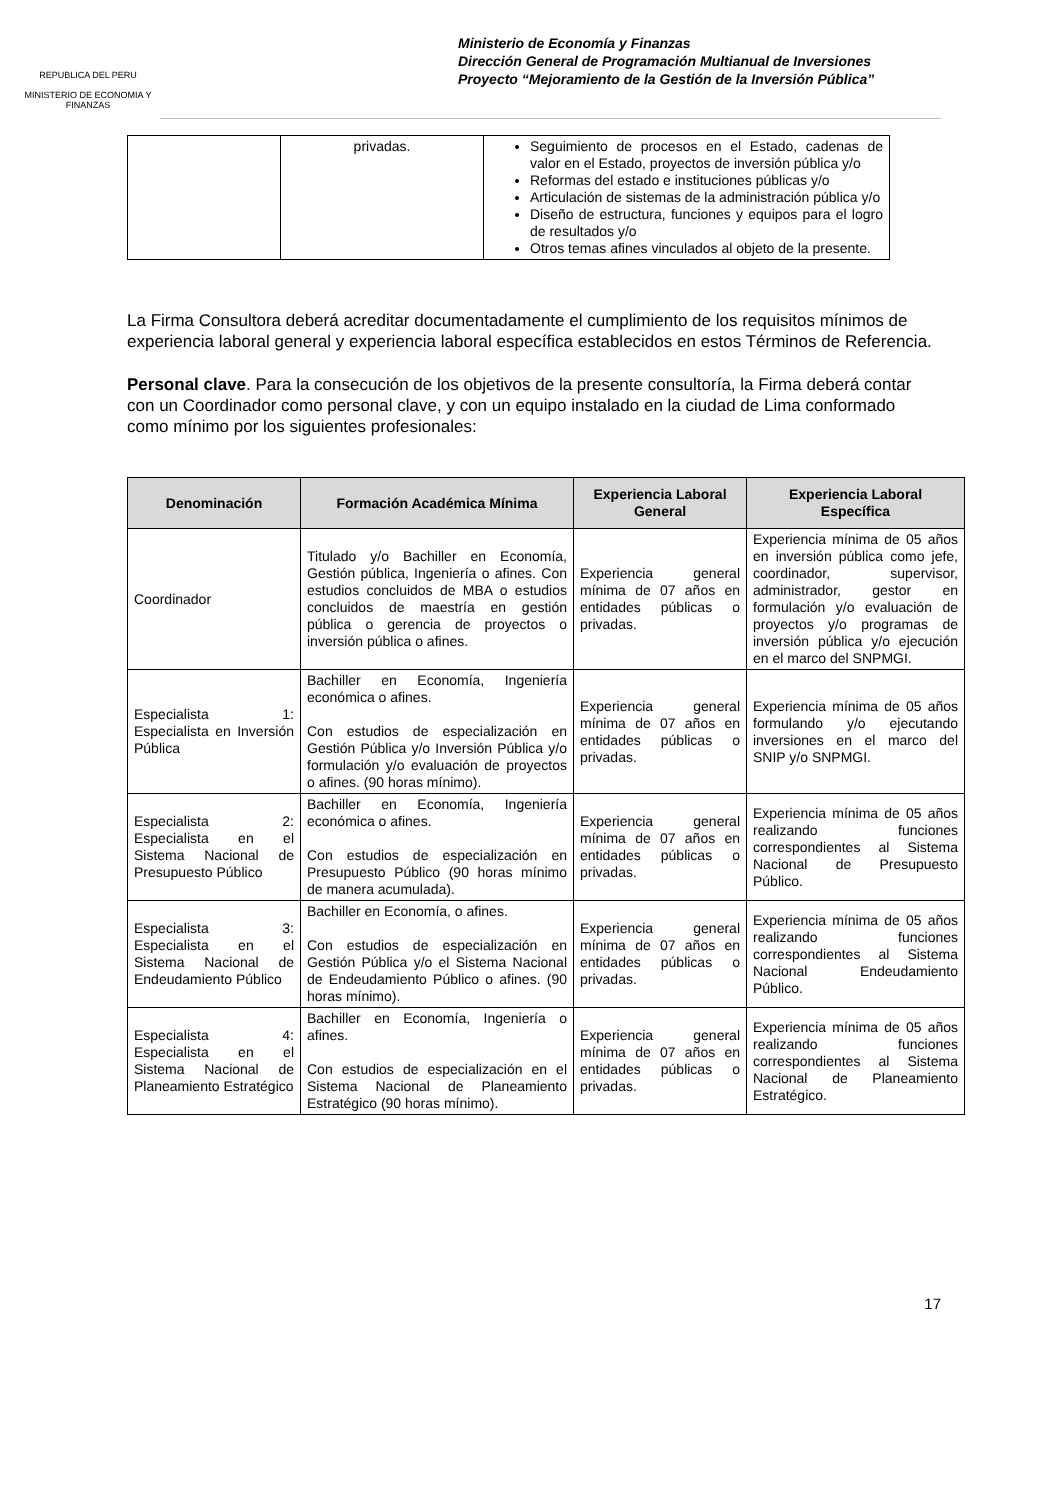REPUBLICA DEL PERU
MINISTERIO DE ECONOMIA Y FINANZAS
Ministerio de Economía y Finanzas
Dirección General de Programación Multianual de Inversiones
Proyecto “Mejoramiento de la Gestión de la Inversión Pública”
| | privadas. | Seguimiento de procesos en el Estado, cadenas de valor en el Estado, proyectos de inversión pública y/o Reformas del estado e instituciones públicas y/o Articulación de sistemas de la administración pública y/o Diseño de estructura, funciones y equipos para el logro de resultados y/o Otros temas afines vinculados al objeto de la presente. |
La Firma Consultora deberá acreditar documentadamente el cumplimiento de los requisitos mínimos de experiencia laboral general y experiencia laboral específica establecidos en estos Términos de Referencia.
Personal clave. Para la consecución de los objetivos de la presente consultoría, la Firma deberá contar con un Coordinador como personal clave, y con un equipo instalado en la ciudad de Lima conformado como mínimo por los siguientes profesionales:
| Denominación | Formación Académica Mínima | Experiencia Laboral General | Experiencia Laboral Específica |
| --- | --- | --- | --- |
| Coordinador | Titulado y/o Bachiller en Economía, Gestión pública, Ingeniería o afines. Con estudios concluidos de MBA o estudios concluidos de maestría en gestión pública o gerencia de proyectos o inversión pública o afines. | Experiencia general mínima de 07 años en entidades públicas o privadas. | Experiencia mínima de 05 años en inversión pública como jefe, coordinador, supervisor, administrador, gestor en formulación y/o evaluación de proyectos y/o programas de inversión pública y/o ejecución en el marco del SNPMGI. |
| Especialista 1: Especialista en Inversión Pública | Bachiller en Economía, Ingeniería económica o afines. Con estudios de especialización en Gestión Pública y/o Inversión Pública y/o formulación y/o evaluación de proyectos o afines. (90 horas mínimo). | Experiencia general mínima de 07 años en entidades públicas o privadas. | Experiencia mínima de 05 años formulando y/o ejecutando inversiones en el marco del SNIP y/o SNPMGI. |
| Especialista 2: Especialista en el Sistema Nacional de Presupuesto Público | Bachiller en Economía, Ingeniería económica o afines. Con estudios de especialización en Presupuesto Público (90 horas mínimo de manera acumulada). | Experiencia general mínima de 07 años en entidades públicas o privadas. | Experiencia mínima de 05 años realizando funciones correspondientes al Sistema Nacional de Presupuesto Público. |
| Especialista 3: Especialista en el Sistema Nacional de Endeudamiento Público | Bachiller en Economía, o afines. Con estudios de especialización en Gestión Pública y/o el Sistema Nacional de Endeudamiento Público o afines. (90 horas mínimo). | Experiencia general mínima de 07 años en entidades públicas o privadas. | Experiencia mínima de 05 años realizando funciones correspondientes al Sistema Nacional Endeudamiento Público. |
| Especialista 4: Especialista en el Sistema Nacional de Planeamiento Estratégico | Bachiller en Economía, Ingeniería o afines. Con estudios de especialización en el Sistema Nacional de Planeamiento Estratégico (90 horas mínimo). | Experiencia general mínima de 07 años en entidades públicas o privadas. | Experiencia mínima de 05 años realizando funciones correspondientes al Sistema Nacional de Planeamiento Estratégico. |
17